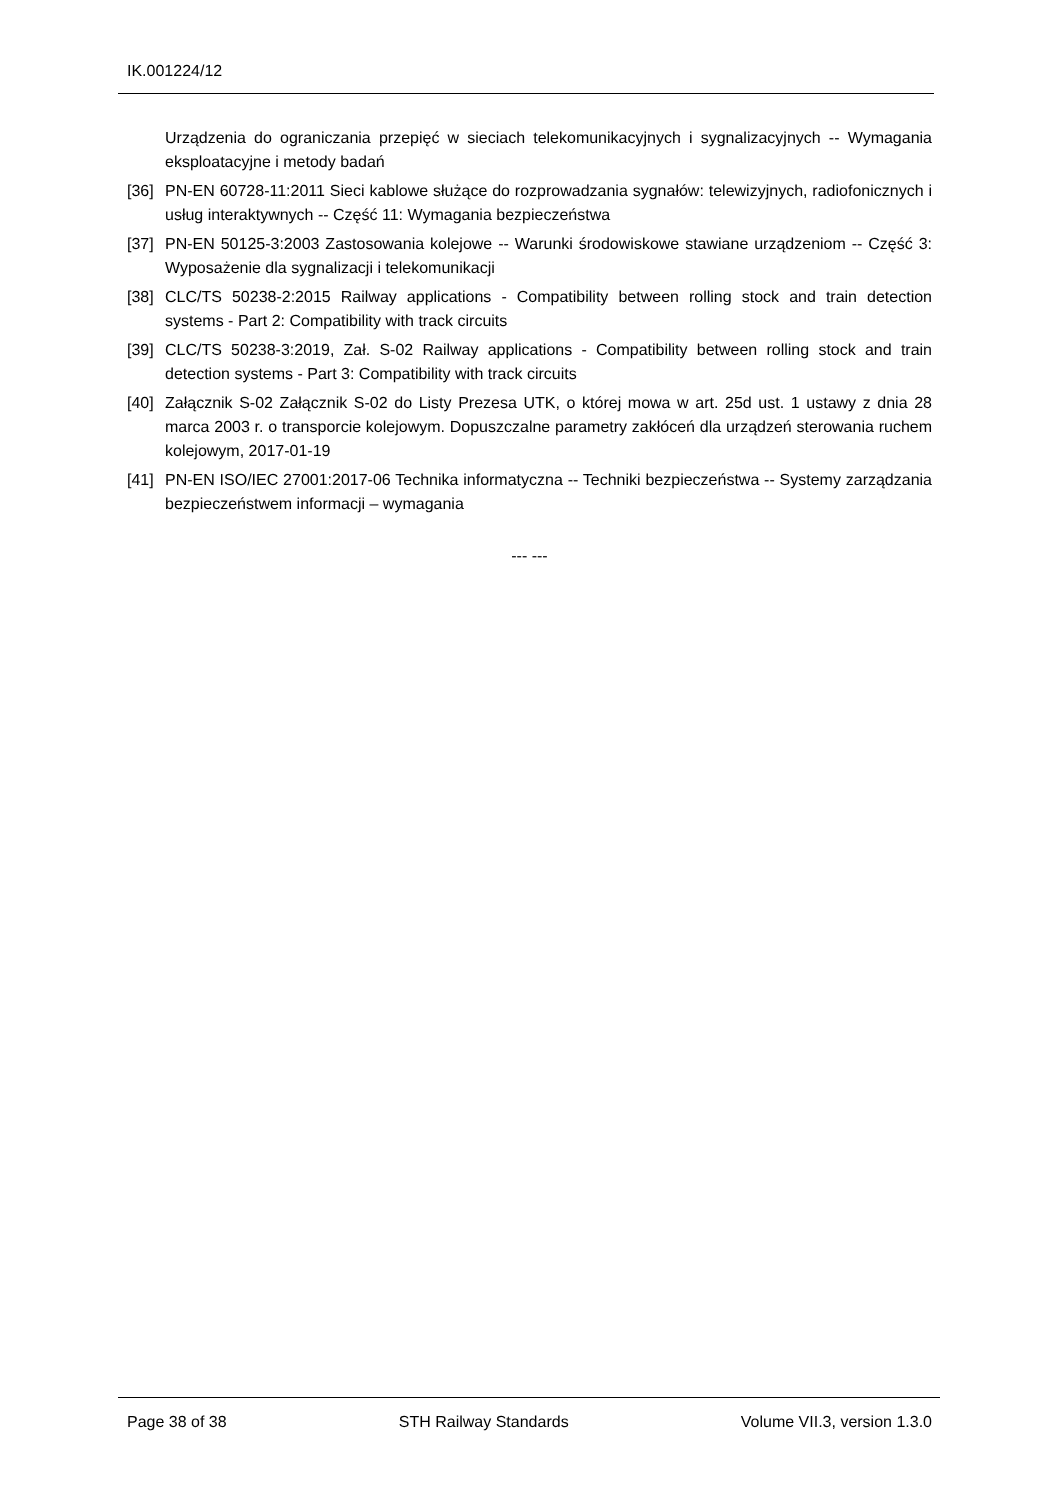IK.001224/12
Urządzenia do ograniczania przepięć w sieciach telekomunikacyjnych i sygnalizacyjnych -- Wymagania eksploatacyjne i metody badań
[36] PN-EN 60728-11:2011 Sieci kablowe służące do rozprowadzania sygnałów: telewizyjnych, radiofonicznych i usług interaktywnych -- Część 11: Wymagania bezpieczeństwa
[37] PN-EN 50125-3:2003 Zastosowania kolejowe -- Warunki środowiskowe stawiane urządzeniom -- Część 3: Wyposażenie dla sygnalizacji i telekomunikacji
[38] CLC/TS 50238-2:2015 Railway applications - Compatibility between rolling stock and train detection systems - Part 2: Compatibility with track circuits
[39] CLC/TS 50238-3:2019, Zał. S-02 Railway applications - Compatibility between rolling stock and train detection systems - Part 3: Compatibility with track circuits
[40] Załącznik S-02 Załącznik S-02 do Listy Prezesa UTK, o której mowa w art. 25d ust. 1 ustawy z dnia 28 marca 2003 r. o transporcie kolejowym. Dopuszczalne parametry zakłóceń dla urządzeń sterowania ruchem kolejowym, 2017-01-19
[41] PN-EN ISO/IEC 27001:2017-06 Technika informatyczna -- Techniki bezpieczeństwa -- Systemy zarządzania bezpieczeństwem informacji – wymagania
--- ---
Page 38 of 38 STH Railway Standards Volume VII.3, version 1.3.0